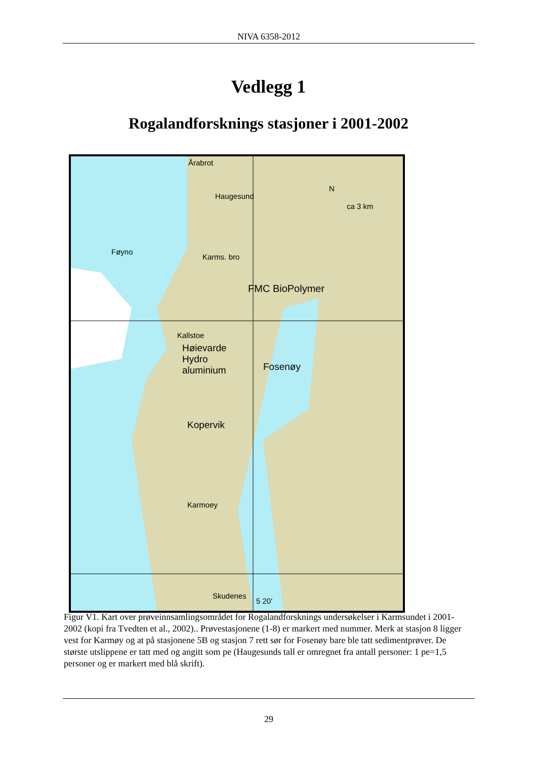NIVA 6358-2012
Vedlegg 1
Rogalandforsknings stasjoner i 2001-2002
Årabrot
Haugesund
Føyno
Karms. bro
FMC BioPolymer
Kallstoe
Høievarde
Hydro
aluminium Fosenøy
Kopervik
Karmoey
Skudenes
5 20'
ca 3 km
N
Figur V1. Kart over prøveinnsamlingsområdet for Rogalandforsknings undersøkelser i Karmsundet i 2001-2002 (kopi fra Tvedten et al., 2002).. Prøvestasjonene (1-8) er markert med nummer. Merk at stasjon 8 ligger vest for Karmøy og at på stasjonene 5B og stasjon 7 rett sør for Fosenøy bare ble tatt sedimentprøver. De største utslippene er tatt med og angitt som pe (Haugesunds tall er omregnet fra antall personer: 1 pe=1,5 personer og er markert med blå skrift).
29